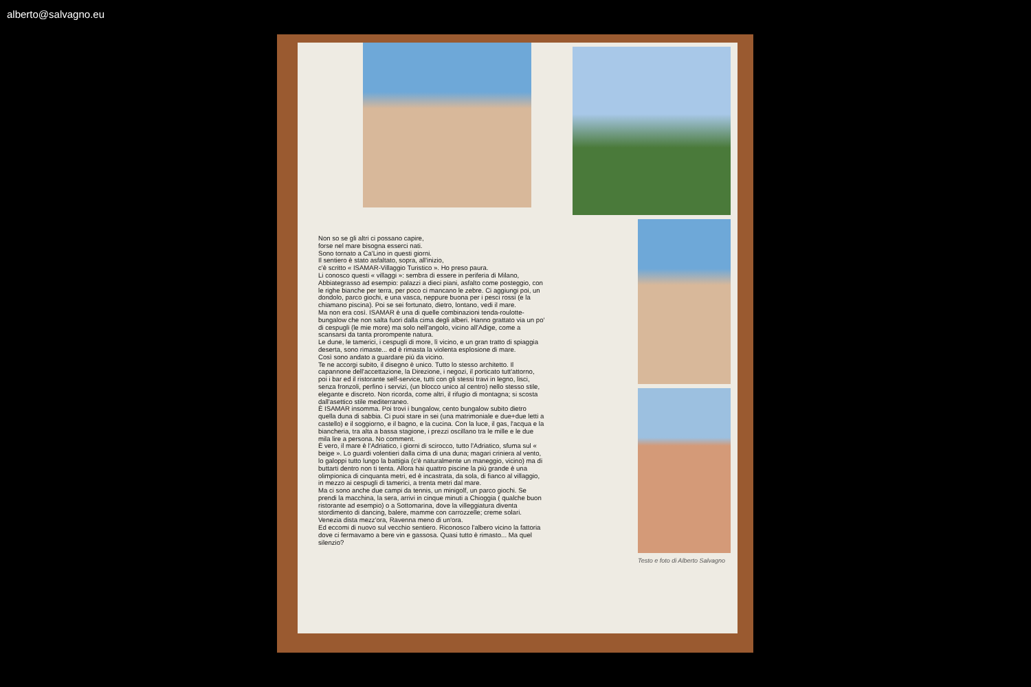alberto@salvagno.eu
Non so se gli altri ci possano capire,
forse nel mare bisogna esserci nati.
Sono tornato a Ca'Lino in questi giorni.
Il sentiero è stato asfaltato, sopra, all'inizio,
c'è scritto « ISAMAR-Villaggio Turistico ». Ho preso paura.
Li conosco questi « villaggi »: sembra di essere in periferia di Milano, Abbiategrasso ad esempio: palazzi a dieci piani, asfalto come posteggio, con le righe bianche per terra, per poco ci mancano le zebre. Ci aggiungi poi, un dondolo, parco giochi, e una vasca, neppure buona per i pesci rossi (e la chiamano piscina). Poi se sei fortunato, dietro, lontano, vedi il mare.
Ma non era così. ISAMAR è una di quelle combinazioni tenda-roulotte-bungalow che non salta fuori dalla cima degli alberi. Hanno grattato via un po' di cespugli (le mie more) ma solo nell'angolo, vicino all'Adige, come a scansarsi da tanta prorompente natura.
Le dune, le tamerici, i cespugli di more, lì vicino, e un gran tratto di spiaggia deserta, sono rimaste... ed è rimasta la violenta esplosione di mare.
Così sono andato a guardare più da vicino.
Te ne accorgi subito, il disegno è unico. Tutto lo stesso architetto. Il capannone dell'accettazione, la Direzione, i negozi, il porticato tutt'attorno, poi i bar ed il ristorante self-service, tutti con gli stessi travi in legno, lisci, senza fronzoli, perfino i servizi, (un blocco unico al centro) nello stesso stile, elegante e discreto. Non ricorda, come altri, il rifugio di montagna; si scosta dall'asettico stile mediterraneo.
È ISAMAR insomma. Poi trovi i bungalow, cento bungalow subito dietro quella duna di sabbia. Ci puoi stare in sei (una matrimoniale e due+due letti a castello) e il soggiorno, e il bagno, e la cucina. Con la luce, il gas, l'acqua e la biancheria, tra alta a bassa stagione, i prezzi oscillano tra le mille e le due mila lire a persona. No comment.
È vero, il mare è l'Adriatico, i giorni di scirocco, tutto l'Adriatico, sfuma sul « beige ». Lo guardi volentieri dalla cima di una duna; magari criniera al vento, lo galoppi tutto lungo la battigia (c'è naturalmente un maneggio, vicino) ma di buttarti dentro non ti tenta. Allora hai quattro piscine la più grande è una olimpionica di cinquanta metri, ed è incastrata, da sola, di fianco al villaggio, in mezzo ai cespugli di tamerici, a trenta metri dal mare.
Ma ci sono anche due campi da tennis, un minigolf, un parco giochi. Se prendi la macchina, la sera, arrivi in cinque minuti a Chioggia ( qualche buon ristorante ad esempio) o a Sottomarina, dove la villeggiatura diventa stordimento di dancing, balere, mamme con carrozzelle; creme solari. Venezia dista mezz'ora, Ravenna meno di un'ora.
Ed eccomi di nuovo sul vecchio sentiero. Riconosco l'albero vicino la fattoria dove ci fermavamo a bere vin e gassosa. Quasi tutto è rimasto... Ma quel silenzio?
Testo e foto di Alberto Salvagno